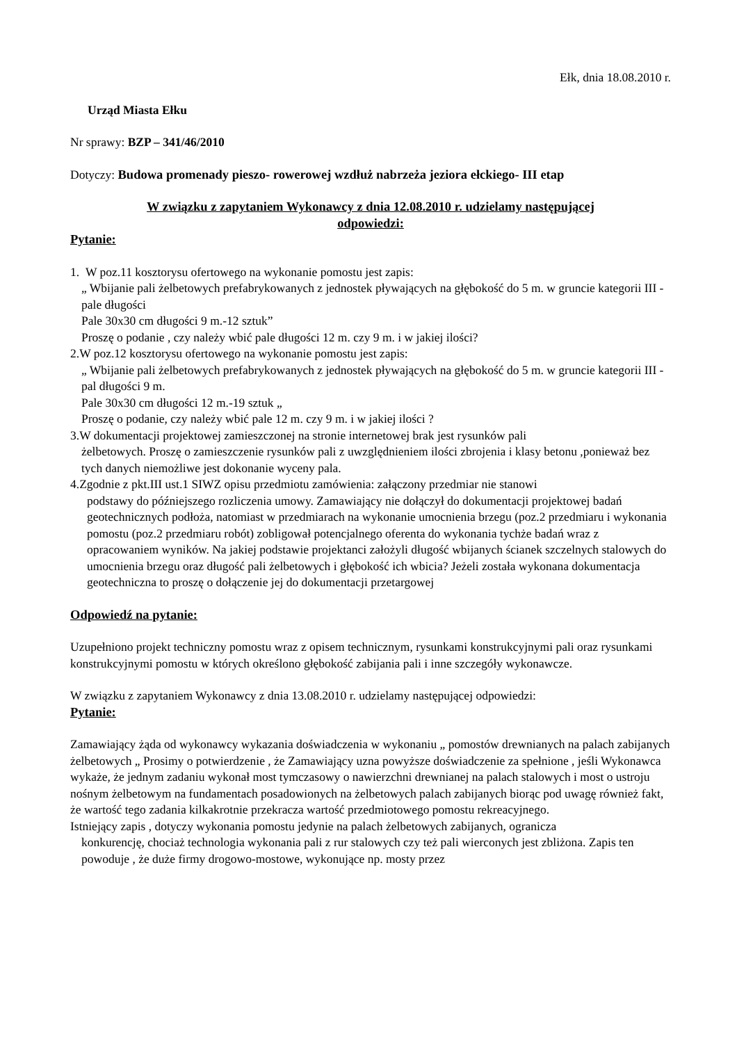Ełk, dnia 18.08.2010 r.
Urząd Miasta Ełku
Nr sprawy: BZP – 341/46/2010
Dotyczy: Budowa promenady pieszo- rowerowej wzdłuż nabrzeża jeziora ełckiego- III etap
W związku z zapytaniem Wykonawcy z dnia 12.08.2010 r. udzielamy następującej
odpowiedzi:
Pytanie:
1. W poz.11 kosztorysu ofertowego na wykonanie pomostu jest zapis:
„ Wbijanie pali żelbetowych prefabrykowanych z jednostek pływających na głębokość do 5 m. w gruncie kategorii III - pale długości
Pale 30x30 cm długości 9 m.-12 sztuk”
Proszę o podanie , czy należy wbić pale długości 12 m. czy 9 m. i w jakiej ilości?
2.W poz.12 kosztorysu ofertowego na wykonanie pomostu jest zapis:
„ Wbijanie pali żelbetowych prefabrykowanych z jednostek pływających na głębokość do 5 m. w gruncie kategorii III -pal długości 9 m.
Pale 30x30 cm długości 12 m.-19 sztuk „
Proszę o podanie, czy należy wbić pale 12 m. czy 9 m. i w jakiej ilości ?
3.W dokumentacji projektowej zamieszczonej na stronie internetowej brak jest rysunków pali
żelbetowych. Proszę o zamieszczenie rysunków pali z uwzględnieniem ilości zbrojenia i klasy betonu ,ponieważ bez tych danych niemożliwe jest dokonanie wyceny pala.
4.Zgodnie z pkt.III ust.1 SIWZ opisu przedmiotu zamówienia: załączony przedmiar nie stanowi
podstawy do późniejszego rozliczenia umowy. Zamawiający nie dołączył do dokumentacji projektowej badań geotechnicznych podłoża, natomiast w przedmiarach na wykonanie umocnienia brzegu (poz.2 przedmiaru i wykonania pomostu (poz.2 przedmiaru robót) zobligował potencjalnego oferenta do wykonania tychże badań wraz z opracowaniem wyników. Na jakiej podstawie projektanci założyli długość wbijanych ścianek szczelnych stalowych do umocnienia brzegu oraz długość pali żelbetowych i głębokość ich wbicia? Jeżeli została wykonana dokumentacja geotechniczna to proszę o dołączenie jej do dokumentacji przetargowej
Odpowiedź na pytanie:
Uzupełniono projekt techniczny pomostu wraz z opisem technicznym, rysunkami konstrukcyjnymi pali oraz rysunkami konstrukcyjnymi pomostu w których określono głębokość zabijania pali i inne szczegóły wykonawcze.
W związku z zapytaniem Wykonawcy z dnia 13.08.2010 r. udzielamy następującej odpowiedzi:
Pytanie:
Zamawiający żąda od wykonawcy wykazania doświadczenia w wykonaniu „ pomostów drewnianych na palach zabijanych żelbetowych „ Prosimy o potwierdzenie , że Zamawiający uzna powyższe doświadczenie za spełnione , jeśli Wykonawca wykaże, że jednym zadaniu wykonał most tymczasowy o nawierzchni drewnianej na palach stalowych i most o ustroju nośnym żelbetowym na fundamentach posadowionych na żelbetowych palach zabijanych biorąc pod uwagę również fakt, że wartość tego zadania kilkakrotnie przekracza wartość przedmiotowego pomostu rekreacyjnego.
Istniejący zapis , dotyczy wykonania pomostu jedynie na palach żelbetowych zabijanych, ogranicza
konkurencję, chociaż technologia wykonania pali z rur stalowych czy też pali wierconych jest zbliżona. Zapis ten powoduje , że duże firmy drogowo-mostowe, wykonujące np. mosty przez